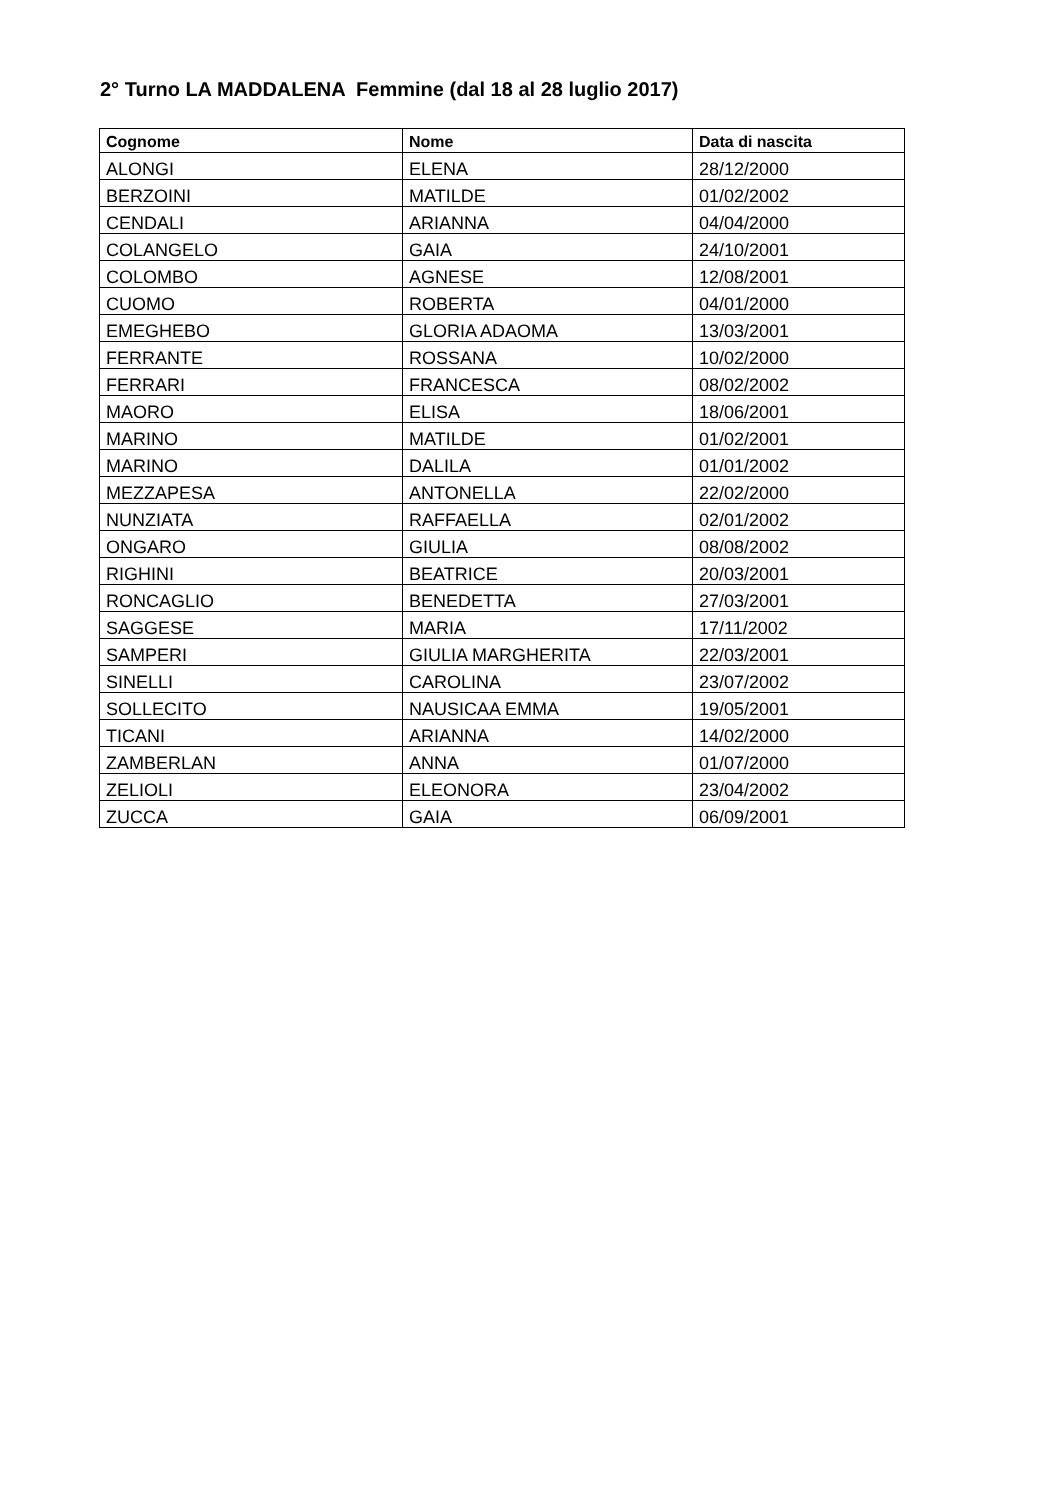2° Turno LA MADDALENA Femmine (dal 18 al 28 luglio 2017)
| Cognome | Nome | Data di nascita |
| --- | --- | --- |
| ALONGI | ELENA | 28/12/2000 |
| BERZOINI | MATILDE | 01/02/2002 |
| CENDALI | ARIANNA | 04/04/2000 |
| COLANGELO | GAIA | 24/10/2001 |
| COLOMBO | AGNESE | 12/08/2001 |
| CUOMO | ROBERTA | 04/01/2000 |
| EMEGHEBO | GLORIA ADAOMA | 13/03/2001 |
| FERRANTE | ROSSANA | 10/02/2000 |
| FERRARI | FRANCESCA | 08/02/2002 |
| MAORO | ELISA | 18/06/2001 |
| MARINO | MATILDE | 01/02/2001 |
| MARINO | DALILA | 01/01/2002 |
| MEZZAPESA | ANTONELLA | 22/02/2000 |
| NUNZIATA | RAFFAELLA | 02/01/2002 |
| ONGARO | GIULIA | 08/08/2002 |
| RIGHINI | BEATRICE | 20/03/2001 |
| RONCAGLIO | BENEDETTA | 27/03/2001 |
| SAGGESE | MARIA | 17/11/2002 |
| SAMPERI | GIULIA MARGHERITA | 22/03/2001 |
| SINELLI | CAROLINA | 23/07/2002 |
| SOLLECITO | NAUSICAA EMMA | 19/05/2001 |
| TICANI | ARIANNA | 14/02/2000 |
| ZAMBERLAN | ANNA | 01/07/2000 |
| ZELIOLI | ELEONORA | 23/04/2002 |
| ZUCCA | GAIA | 06/09/2001 |